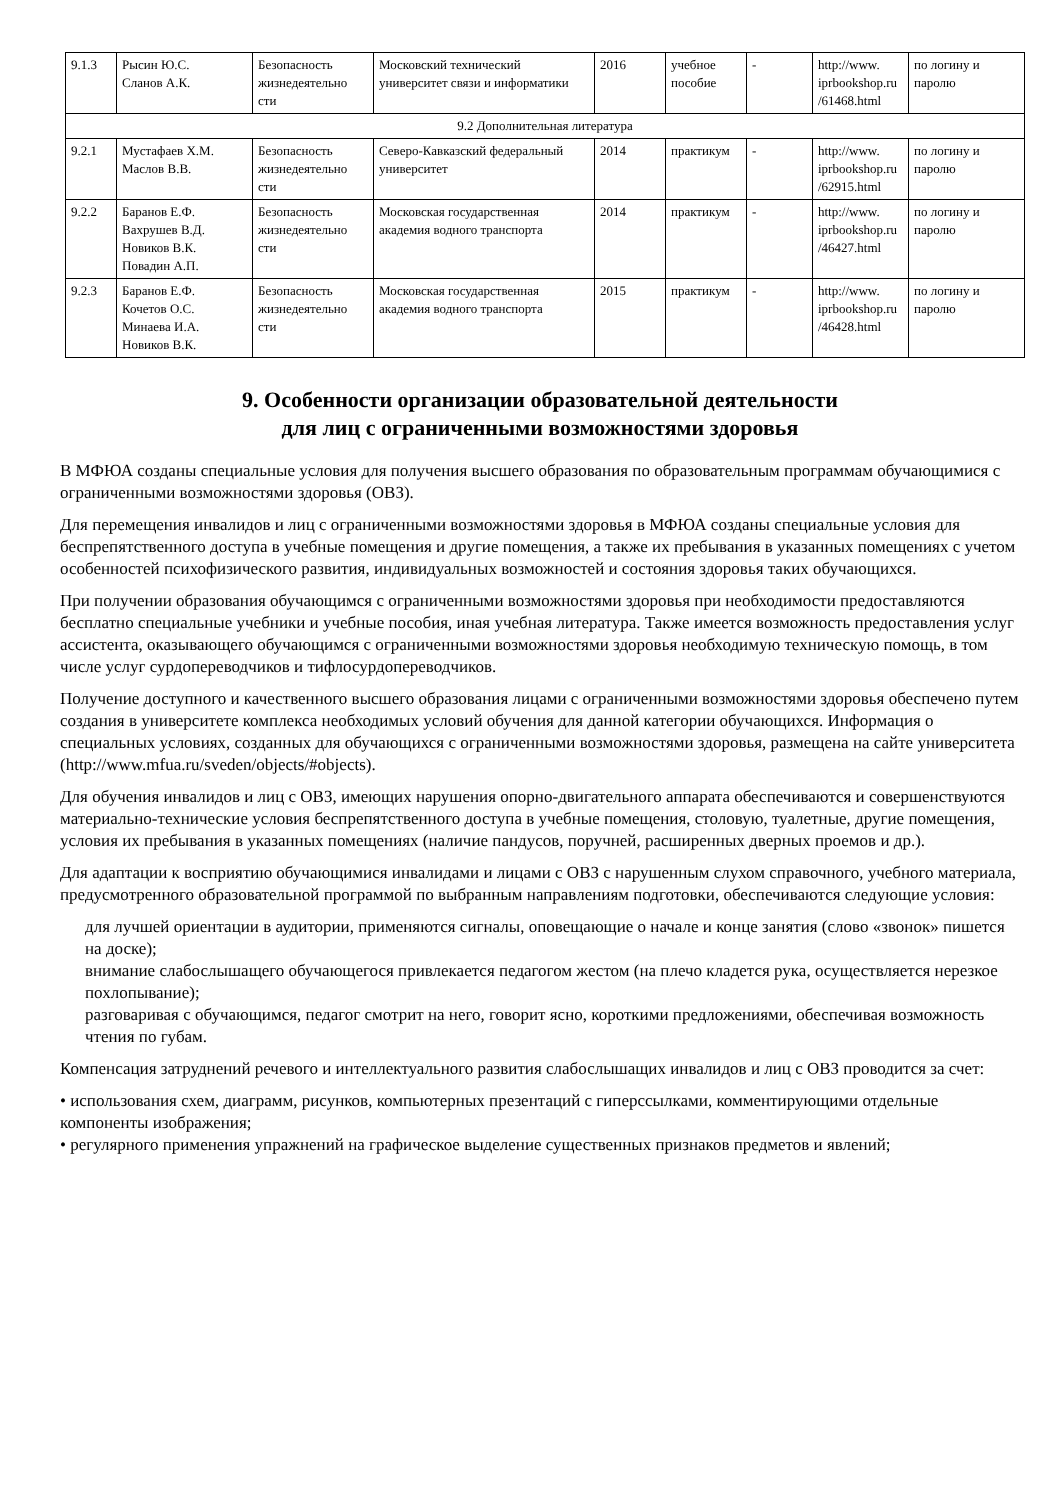| 9.1.3 | Рысин Ю.С. Сланов А.К. | Безопасность жизнедеятельно сти | Московский технический университет связи и информатики | 2016 | учебное пособие | - | http://www. iprbookshop.ru /61468.html | по логину и паролю |
| 9.2 Дополнительная литература | | | | | | | | |
| 9.2.1 | Мустафаев Х.М. Маслов В.В. | Безопасность жизнедеятельно сти | Северо-Кавказский федеральный университет | 2014 | практикум | - | http://www. iprbookshop.ru /62915.html | по логину и паролю |
| 9.2.2 | Баранов Е.Ф. Вахрушев В.Д. Новиков В.К. Повадин А.П. | Безопасность жизнедеятельно сти | Московская государственная академия водного транспорта | 2014 | практикум | - | http://www. iprbookshop.ru /46427.html | по логину и паролю |
| 9.2.3 | Баранов Е.Ф. Кочетов О.С. Минаева И.А. Новиков В.К. | Безопасность жизнедеятельно сти | Московская государственная академия водного транспорта | 2015 | практикум | - | http://www. iprbookshop.ru /46428.html | по логину и паролю |
9. Особенности организации образовательной деятельности
для лиц с ограниченными возможностями здоровья
В МФЮА созданы специальные условия для получения высшего образования по образовательным программам обучающимися с ограниченными возможностями здоровья (ОВЗ).
Для перемещения инвалидов и лиц с ограниченными возможностями здоровья в МФЮА созданы специальные условия для беспрепятственного доступа в учебные помещения и другие помещения, а также их пребывания в указанных помещениях с учетом особенностей психофизического развития, индивидуальных возможностей и состояния здоровья таких обучающихся.
При получении образования обучающимся с ограниченными возможностями здоровья при необходимости предоставляются бесплатно специальные учебники и учебные пособия, иная учебная литература. Также имеется возможность предоставления услуг ассистента, оказывающего обучающимся с ограниченными возможностями здоровья необходимую техническую помощь, в том числе услуг сурдопереводчиков и тифлосурдопереводчиков.
Получение доступного и качественного высшего образования лицами с ограниченными возможностями здоровья обеспечено путем создания в университете комплекса необходимых условий обучения для данной категории обучающихся. Информация о специальных условиях, созданных для обучающихся с ограниченными возможностями здоровья, размещена на сайте университета (http://www.mfua.ru/sveden/objects/#objects).
Для обучения инвалидов и лиц с ОВЗ, имеющих нарушения опорно-двигательного аппарата обеспечиваются и совершенствуются материально-технические условия беспрепятственного доступа в учебные помещения, столовую, туалетные, другие помещения, условия их пребывания в указанных помещениях (наличие пандусов, поручней, расширенных дверных проемов и др.).
Для адаптации к восприятию обучающимися инвалидами и лицами с ОВЗ с нарушенным слухом справочного, учебного материала, предусмотренного образовательной программой по выбранным направлениям подготовки, обеспечиваются следующие условия:
для лучшей ориентации в аудитории, применяются сигналы, оповещающие о начале и конце занятия (слово «звонок» пишется на доске);
внимание слабослышащего обучающегося привлекается педагогом жестом (на плечо кладется рука, осуществляется нерезкое похлопывание);
разговаривая с обучающимся, педагог смотрит на него, говорит ясно, короткими предложениями, обеспечивая возможность чтения по губам.
Компенсация затруднений речевого и интеллектуального развития слабослышащих инвалидов и лиц с ОВЗ проводится за счет:
• использования схем, диаграмм, рисунков, компьютерных презентаций с гиперссылками, комментирующими отдельные компоненты изображения;
• регулярного применения упражнений на графическое выделение существенных признаков предметов и явлений;